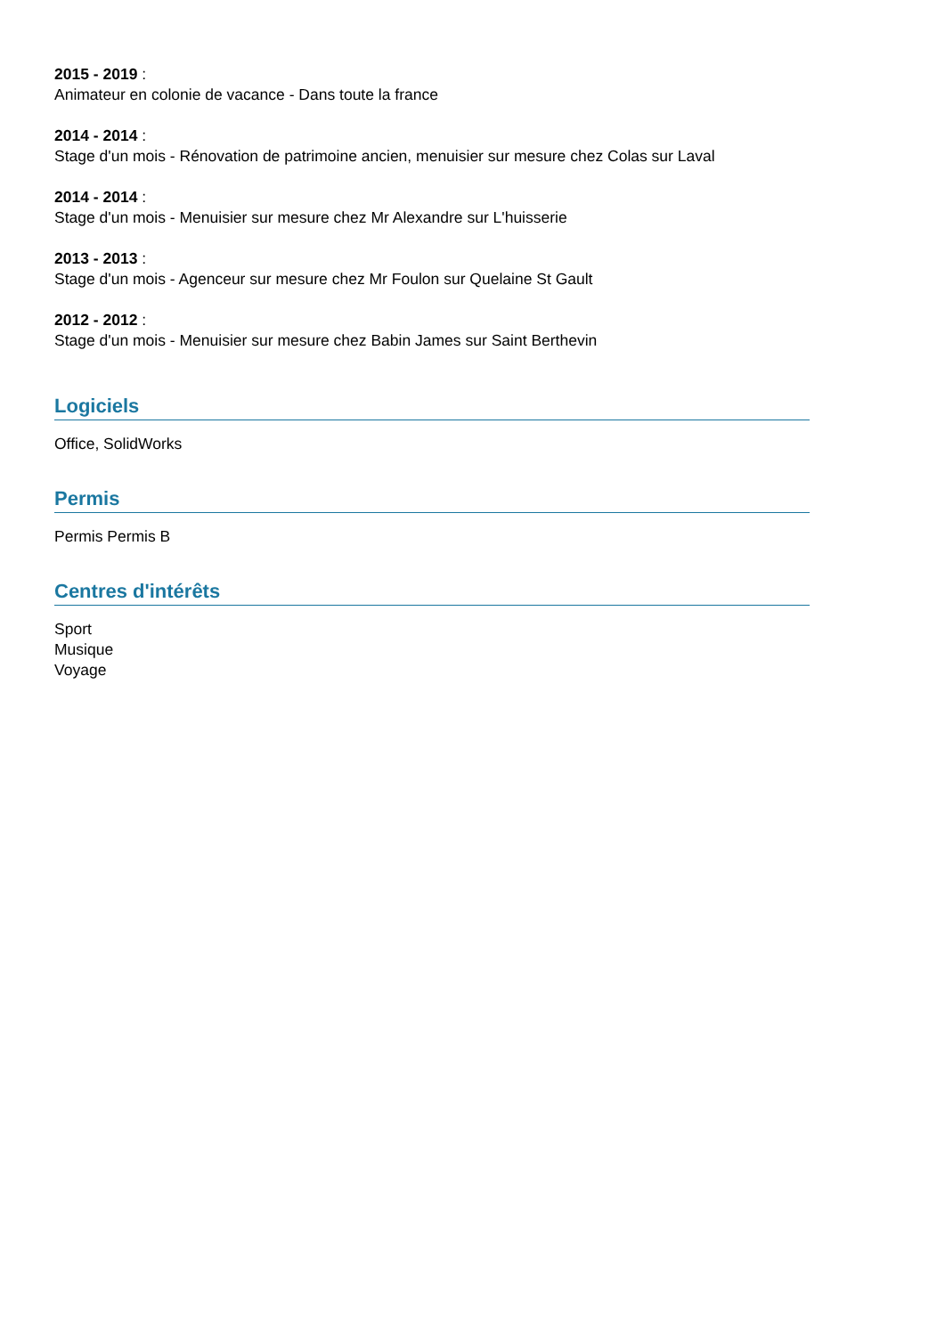2015 - 2019 :
Animateur en colonie de vacance - Dans toute la france
2014 - 2014 :
Stage d'un mois - Rénovation de patrimoine ancien, menuisier sur mesure chez Colas sur Laval
2014 - 2014 :
Stage d'un mois - Menuisier sur mesure chez Mr Alexandre sur L'huisserie
2013 - 2013 :
Stage d'un mois - Agenceur sur mesure chez Mr Foulon sur Quelaine St Gault
2012 - 2012 :
Stage d'un mois - Menuisier sur mesure chez Babin James sur Saint Berthevin
Logiciels
Office, SolidWorks
Permis
Permis Permis B
Centres d'intérêts
Sport
Musique
Voyage